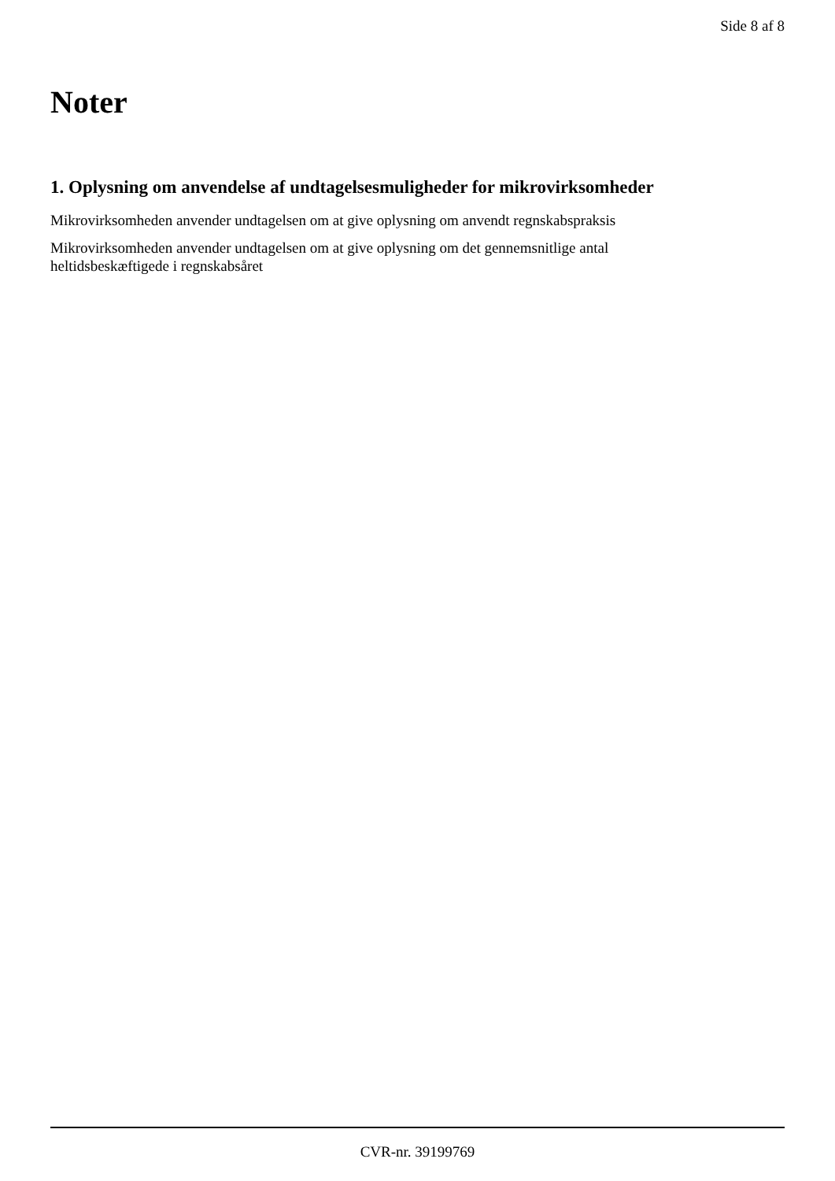Side 8 af 8
Noter
1. Oplysning om anvendelse af undtagelsesmuligheder for mikrovirksomheder
Mikrovirksomheden anvender undtagelsen om at give oplysning om anvendt regnskabspraksis
Mikrovirksomheden anvender undtagelsen om at give oplysning om det gennemsnitlige antal
heltidsbeskæftigede i regnskabsåret
CVR-nr. 39199769